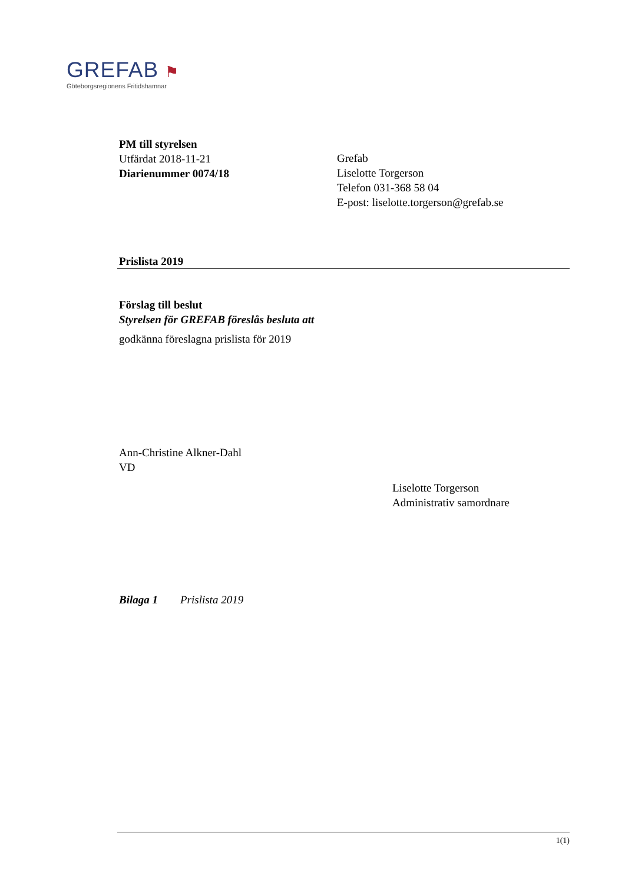GREFAB ⚑
Göteborgsregionens Fritidshamnar
PM till styrelsen
Utfärdat 2018-11-21
Diarienummer 0074/18
Grefab
Liselotte Torgerson
Telefon 031-368 58 04
E-post: liselotte.torgerson@grefab.se
Prislista 2019
Förslag till beslut
Styrelsen för GREFAB föreslås besluta att
godkänna föreslagna prislista för 2019
Ann-Christine Alkner-Dahl
VD
Liselotte Torgerson
Administrativ samordnare
Bilaga 1 Prislista 2019
1(1)